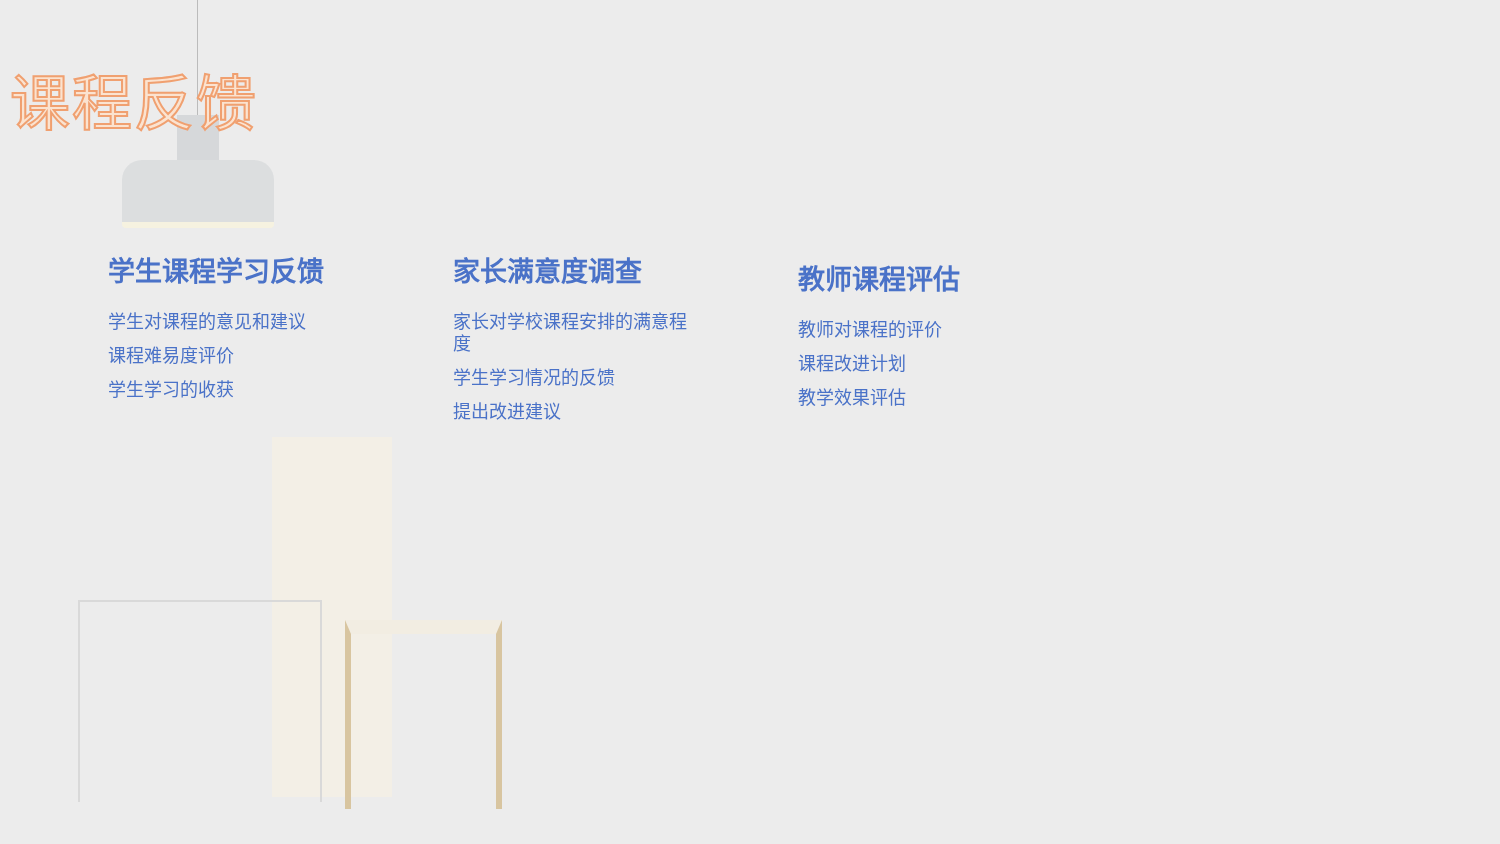课程反馈
学生课程学习反馈
学生对课程的意见和建议
课程难易度评价
学生学习的收获
家长满意度调查
家长对学校课程安排的满意程度
学生学习情况的反馈
提出改进建议
教师课程评估
教师对课程的评价
课程改进计划
教学效果评估